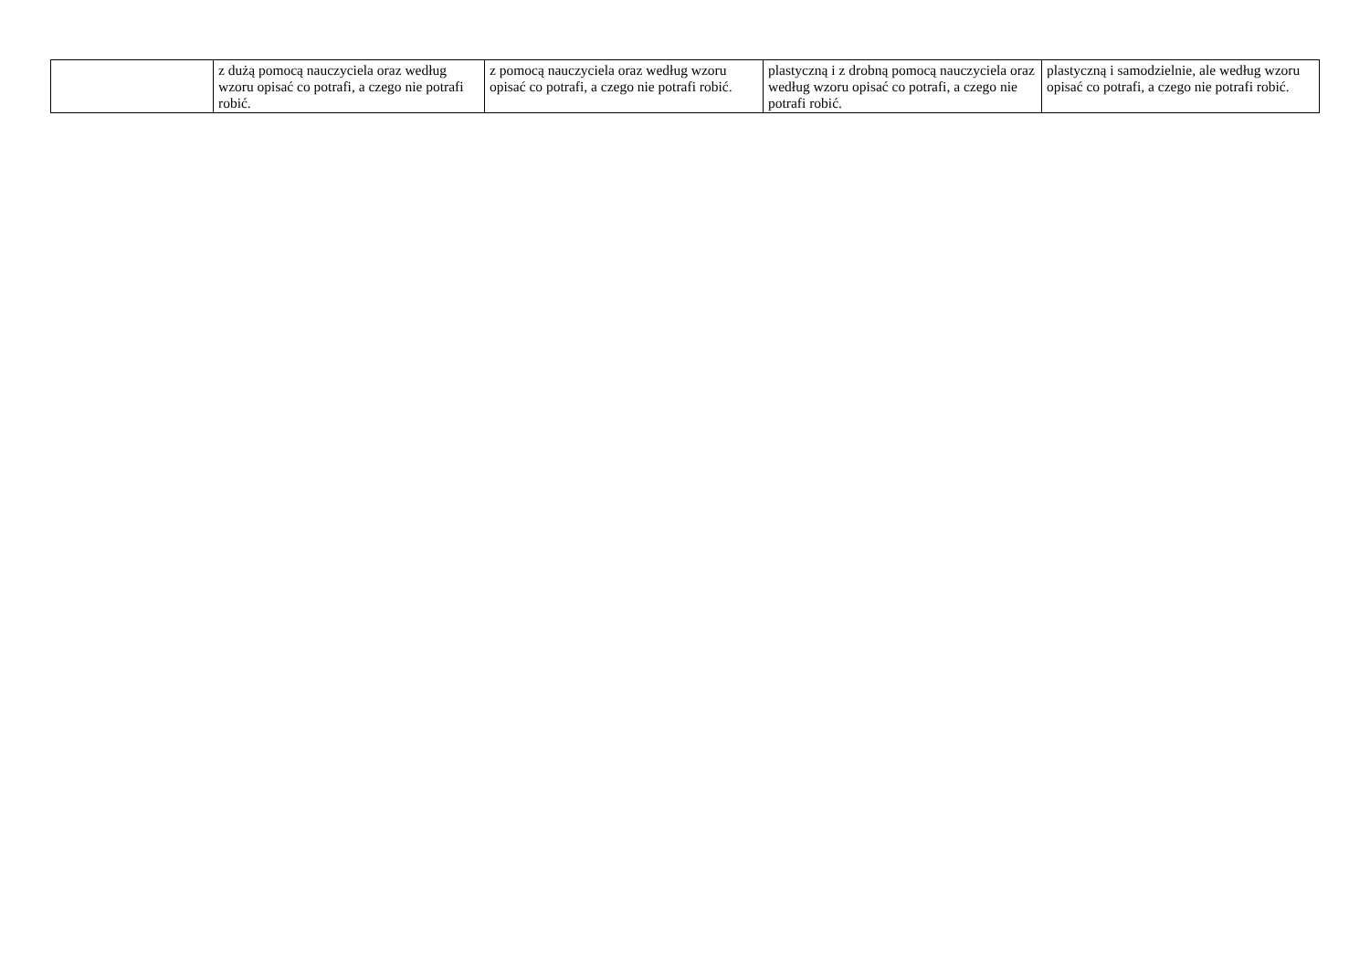| | z dużą pomocą nauczyciela oraz według wzoru opisać co potrafi, a czego nie potrafi robić. | z pomocą nauczyciela oraz według wzoru opisać co potrafi, a czego nie potrafi robić. | plastyczną i z drobną pomocą nauczyciela oraz według wzoru opisać co potrafi, a czego nie potrafi robić. | plastyczną i samodzielnie, ale według wzoru opisać co potrafi, a czego nie potrafi robić. |